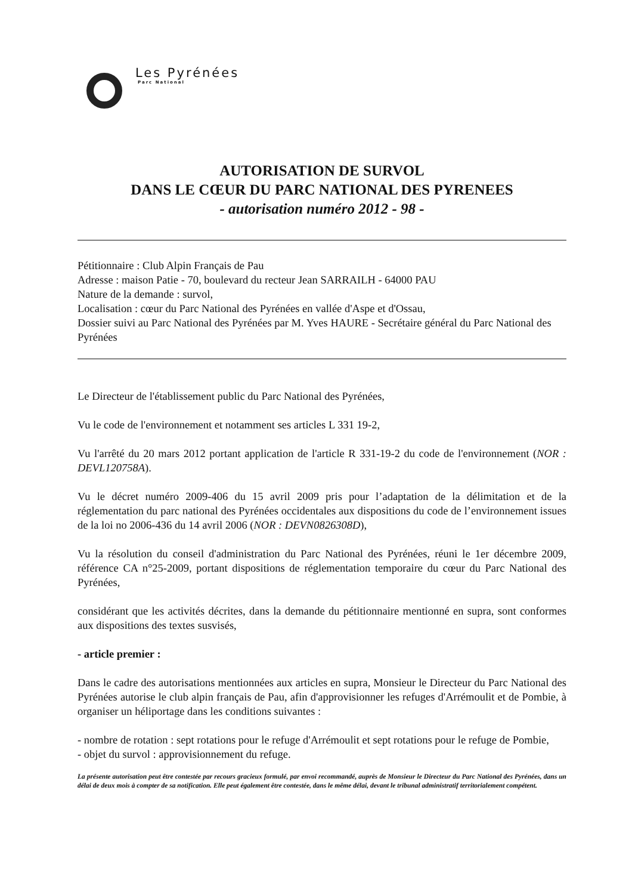Les Pyrénées
Parc National
AUTORISATION DE SURVOL
DANS LE CŒUR DU PARC NATIONAL DES PYRENEES
- autorisation numéro 2012 - 98 -
Pétitionnaire : Club Alpin Français de Pau
Adresse : maison Patie - 70, boulevard du recteur Jean SARRAILH - 64000 PAU
Nature de la demande : survol,
Localisation : cœur du Parc National des Pyrénées en vallée d'Aspe et d'Ossau,
Dossier suivi au Parc National des Pyrénées par M. Yves HAURE - Secrétaire général du Parc National des Pyrénées
Le Directeur de l'établissement public du Parc National des Pyrénées,
Vu le code de l'environnement et notamment ses articles L 331 19-2,
Vu l'arrêté du 20 mars 2012 portant application de l'article R 331-19-2 du code de l'environnement (NOR : DEVL120758A).
Vu le décret numéro 2009-406 du 15 avril 2009 pris pour l’adaptation de la délimitation et de la réglementation du parc national des Pyrénées occidentales aux dispositions du code de l’environnement issues de la loi no 2006-436 du 14 avril 2006 (NOR : DEVN0826308D),
Vu la résolution du conseil d'administration du Parc National des Pyrénées, réuni le 1er décembre 2009, référence CA n°25-2009, portant dispositions de réglementation temporaire du cœur du Parc National des Pyrénées,
considérant que les activités décrites, dans la demande du pétitionnaire mentionné en supra, sont conformes aux dispositions des textes susvisés,
- article premier :
Dans le cadre des autorisations mentionnées aux articles en supra, Monsieur le Directeur du Parc National des Pyrénées autorise le club alpin français de Pau, afin d'approvisionner les refuges d'Arrémoulit et de Pombie, à organiser un héliportage dans les conditions suivantes :
- nombre de rotation : sept rotations pour le refuge d'Arrémoulit et sept rotations pour le refuge de Pombie,
- objet du survol : approvisionnement du refuge.
La présente autorisation peut être contestée par recours gracieux formulé, par envoi recommandé, auprès de Monsieur le Directeur du Parc National des Pyrénées, dans un délai de deux mois à compter de sa notification. Elle peut également être contestée, dans le même délai, devant le tribunal administratif territorialement compétent.